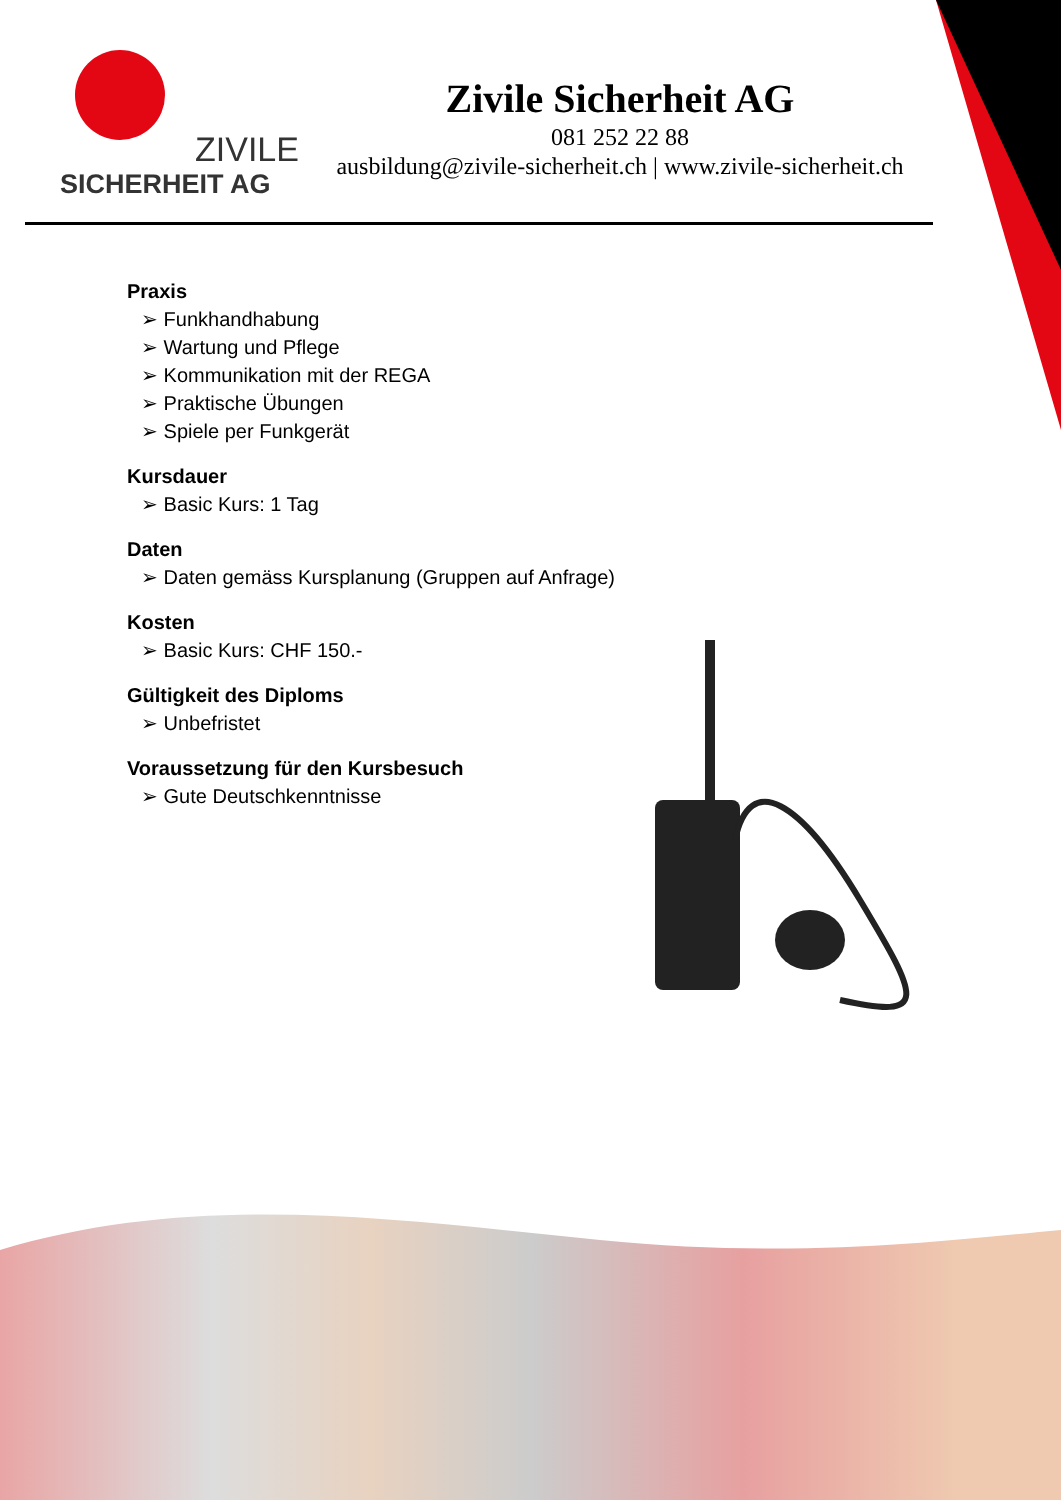ZIVILE
SICHERHEIT AG
Zivile Sicherheit AG
081 252 22 88
ausbildung@zivile-sicherheit.ch | www.zivile-sicherheit.ch
Praxis
➢ Funkhandhabung
➢ Wartung und Pflege
➢ Kommunikation mit der REGA
➢ Praktische Übungen
➢ Spiele per Funkgerät
Kursdauer
➢ Basic Kurs: 1 Tag
Daten
➢ Daten gemäss Kursplanung (Gruppen auf Anfrage)
Kosten
➢ Basic Kurs: CHF 150.-
Gültigkeit des Diploms
➢ Unbefristet
Voraussetzung für den Kursbesuch
➢ Gute Deutschkenntnisse